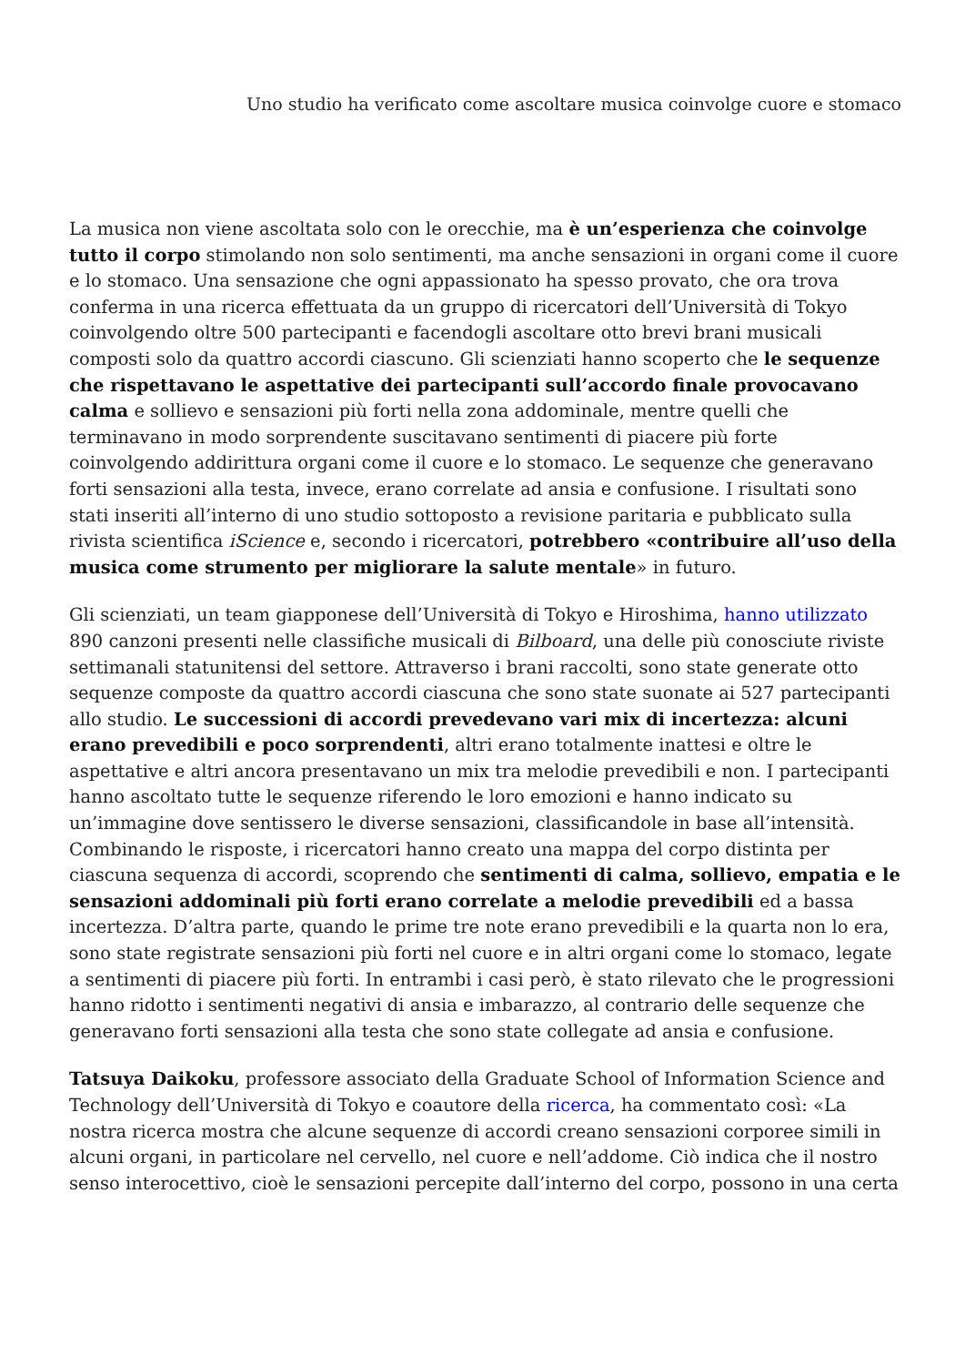Uno studio ha verificato come ascoltare musica coinvolge cuore e stomaco
La musica non viene ascoltata solo con le orecchie, ma è un’esperienza che coinvolge tutto il corpo stimolando non solo sentimenti, ma anche sensazioni in organi come il cuore e lo stomaco. Una sensazione che ogni appassionato ha spesso provato, che ora trova conferma in una ricerca effettuata da un gruppo di ricercatori dell’Università di Tokyo coinvolgendo oltre 500 partecipanti e facendogli ascoltare otto brevi brani musicali composti solo da quattro accordi ciascuno. Gli scienziati hanno scoperto che le sequenze che rispettavano le aspettative dei partecipanti sull’accordo finale provocavano calma e sollievo e sensazioni più forti nella zona addominale, mentre quelli che terminavano in modo sorprendente suscitavano sentimenti di piacere più forte coinvolgendo addirittura organi come il cuore e lo stomaco. Le sequenze che generavano forti sensazioni alla testa, invece, erano correlate ad ansia e confusione. I risultati sono stati inseriti all’interno di uno studio sottoposto a revisione paritaria e pubblicato sulla rivista scientifica iScience e, secondo i ricercatori, potrebbero «contribuire all’uso della musica come strumento per migliorare la salute mentale» in futuro.
Gli scienziati, un team giapponese dell’Università di Tokyo e Hiroshima, hanno utilizzato 890 canzoni presenti nelle classifiche musicali di Bilboard, una delle più conosciute riviste settimanali statunitensi del settore. Attraverso i brani raccolti, sono state generate otto sequenze composte da quattro accordi ciascuna che sono state suonate ai 527 partecipanti allo studio. Le successioni di accordi prevedevano vari mix di incertezza: alcuni erano prevedibili e poco sorprendenti, altri erano totalmente inattesi e oltre le aspettative e altri ancora presentavano un mix tra melodie prevedibili e non. I partecipanti hanno ascoltato tutte le sequenze riferendo le loro emozioni e hanno indicato su un’immagine dove sentissero le diverse sensazioni, classificandole in base all’intensità. Combinando le risposte, i ricercatori hanno creato una mappa del corpo distinta per ciascuna sequenza di accordi, scoprendo che sentimenti di calma, sollievo, empatia e le sensazioni addominali più forti erano correlate a melodie prevedibili ed a bassa incertezza. D’altra parte, quando le prime tre note erano prevedibili e la quarta non lo era, sono state registrate sensazioni più forti nel cuore e in altri organi come lo stomaco, legate a sentimenti di piacere più forti. In entrambi i casi però, è stato rilevato che le progressioni hanno ridotto i sentimenti negativi di ansia e imbarazzo, al contrario delle sequenze che generavano forti sensazioni alla testa che sono state collegate ad ansia e confusione.
Tatsuya Daikoku, professore associato della Graduate School of Information Science and Technology dell’Università di Tokyo e coautore della ricerca, ha commentato così: «La nostra ricerca mostra che alcune sequenze di accordi creano sensazioni corporee simili in alcuni organi, in particolare nel cervello, nel cuore e nell’addome. Ciò indica che il nostro senso interocettivo, cioè le sensazioni percepite dall’interno del corpo, possono in una certa